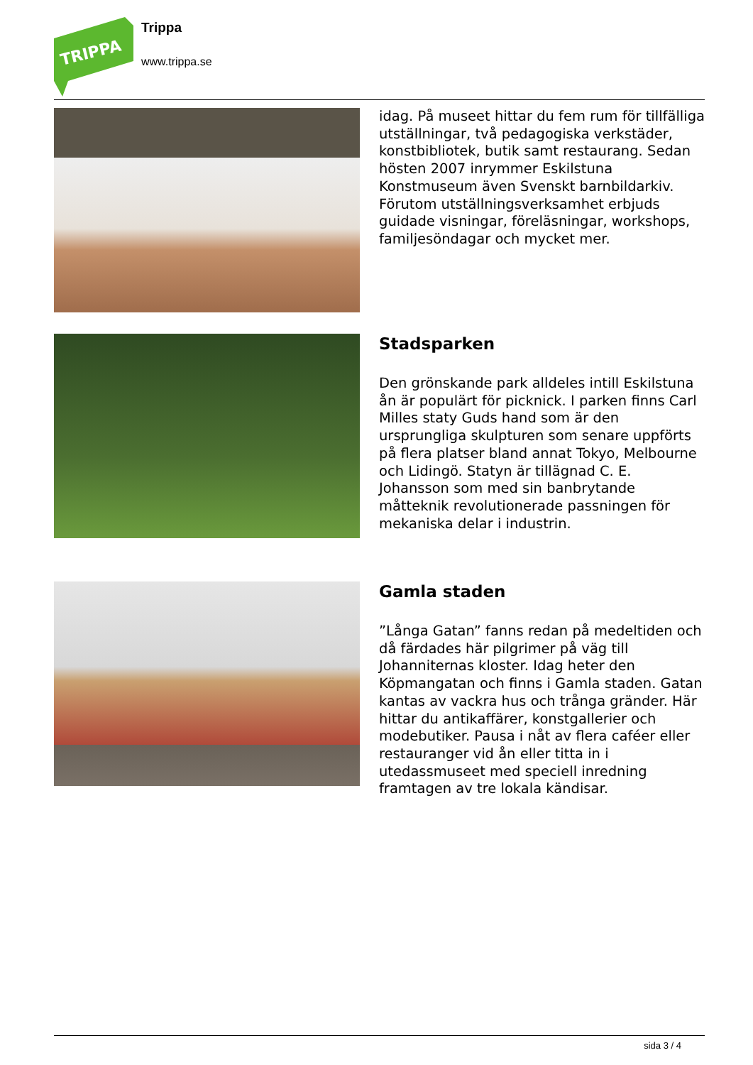TRIPPA
Trippa
www.trippa.se
idag. På museet hittar du fem rum för tillfälliga utställningar, två pedagogiska verkstäder, konstbibliotek, butik samt restaurang. Sedan hösten 2007 inrymmer Eskilstuna Konstmuseum även Svenskt barnbildarkiv. Förutom utställningsverksamhet erbjuds guidade visningar, föreläsningar, workshops, familjesöndagar och mycket mer.
Stadsparken
Den grönskande park alldeles intill Eskilstuna ån är populärt för picknick. I parken finns Carl Milles staty Guds hand som är den ursprungliga skulpturen som senare uppförts på flera platser bland annat Tokyo, Melbourne och Lidingö. Statyn är tillägnad C. E. Johansson som med sin banbrytande måtteknik revolutionerade passningen för mekaniska delar i industrin.
Gamla staden
”Långa Gatan” fanns redan på medeltiden och då färdades här pilgrimer på väg till Johanniternas kloster. Idag heter den Köpmangatan och finns i Gamla staden. Gatan kantas av vackra hus och trånga gränder. Här hittar du antikaffärer, konstgallerier och modebutiker. Pausa i nåt av flera caféer eller restauranger vid ån eller titta in i utedassmuseet med speciell inredning framtagen av tre lokala kändisar.
sida 3 / 4